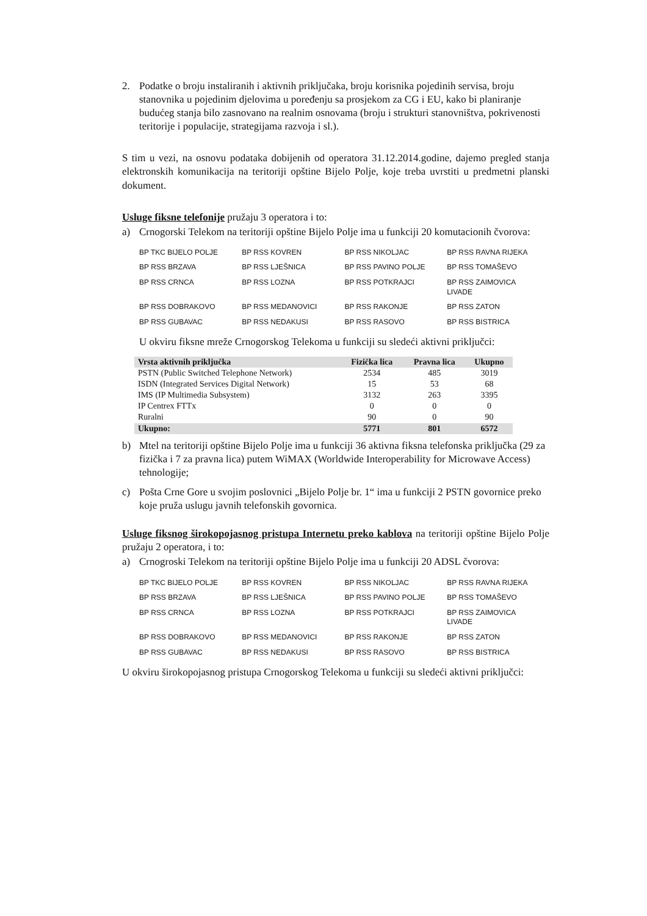2. Podatke o broju instaliranih i aktivnih priključaka, broju korisnika pojedinih servisa, broju stanovnika u pojedinim djelovima u poređenju sa prosjekom za CG i EU, kako bi planiranje budućeg stanja bilo zasnovano na realnim osnovama (broju i strukturi stanovništva, pokrivenosti teritorije i populacije, strategijama razvoja i sl.).
S tim u vezi, na osnovu podataka dobijenih od operatora 31.12.2014.godine, dajemo pregled stanja elektronskih komunikacija na teritoriji opštine Bijelo Polje, koje treba uvrstiti u predmetni planski dokument.
Usluge fiksne telefonije pružaju 3 operatora i to:
a) Crnogorski Telekom na teritoriji opštine Bijelo Polje ima u funkciji 20 komutacionih čvorova:
| BP TKC BIJELO POLJE | BP RSS KOVREN | BP RSS NIKOLJAC | BP RSS RAVNA RIJEKA |
| BP RSS BRZAVA | BP RSS LJEŠNICA | BP RSS PAVINO POLJE | BP RSS TOMAŠEVO |
| BP RSS CRNCA | BP RSS LOZNA | BP RSS POTKRAJCI | BP RSS ZAIMOVICA LIVADE |
| BP RSS DOBRAKOVO | BP RSS MEDANOVICI | BP RSS RAKONJE | BP RSS ZATON |
| BP RSS GUBAVAC | BP RSS NEDAKUSI | BP RSS RASOVO | BP RSS BISTRICA |
U okviru fiksne mreže Crnogorskog Telekoma u funkciji su sledeći aktivni priključci:
| Vrsta aktivnih priključka | Fizička lica | Pravna lica | Ukupno |
| --- | --- | --- | --- |
| PSTN (Public Switched Telephone Network) | 2534 | 485 | 3019 |
| ISDN (Integrated Services Digital Network) | 15 | 53 | 68 |
| IMS (IP Multimedia Subsystem) | 3132 | 263 | 3395 |
| IP Centrex FTTx | 0 | 0 | 0 |
| Ruralni | 90 | 0 | 90 |
| Ukupno: | 5771 | 801 | 6572 |
b) Mtel na teritoriji opštine Bijelo Polje ima u funkciji 36 aktivna fiksna telefonska priključka (29 za fizička i 7 za pravna lica) putem WiMAX (Worldwide Interoperability for Microwave Access) tehnologije;
c) Pošta Crne Gore u svojim poslovnici „Bijelo Polje br. 1“ ima u funkciji 2 PSTN govornice preko koje pruža uslugu javnih telefonskih govornica.
Usluge fiksnog širokopojasnog pristupa Internetu preko kablova na teritoriji opštine Bijelo Polje pružaju 2 operatora, i to:
a) Crnogroski Telekom na teritoriji opštine Bijelo Polje ima u funkciji 20 ADSL čvorova:
| BP TKC BIJELO POLJE | BP RSS KOVREN | BP RSS NIKOLJAC | BP RSS RAVNA RIJEKA |
| BP RSS BRZAVA | BP RSS LJEŠNICA | BP RSS PAVINO POLJE | BP RSS TOMAŠEVO |
| BP RSS CRNCA | BP RSS LOZNA | BP RSS POTKRAJCI | BP RSS ZAIMOVICA LIVADE |
| BP RSS DOBRAKOVO | BP RSS MEDANOVICI | BP RSS RAKONJE | BP RSS ZATON |
| BP RSS GUBAVAC | BP RSS NEDAKUSI | BP RSS RASOVO | BP RSS BISTRICA |
U okviru širokopojasnog pristupa Crnogorskog Telekoma u funkciji su sledeći aktivni priključci: